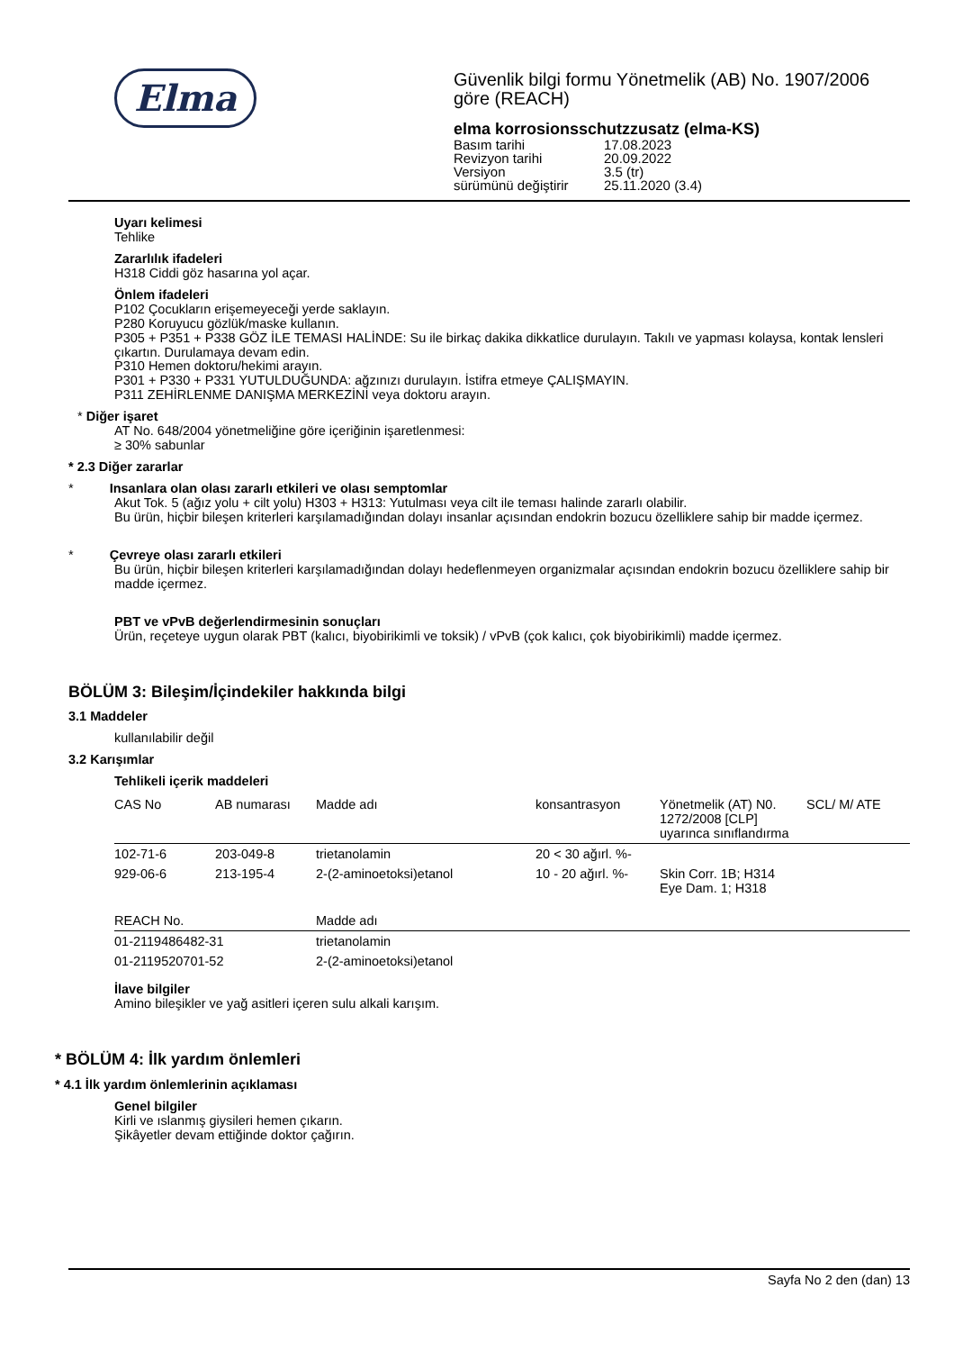Elma
Güvenlik bilgi formu Yönetmelik (AB) No. 1907/2006
göre (REACH)
elma korrosionsschutzzusatz (elma-KS)
| Basım tarihi | 17.08.2023 |
| Revizyon tarihi | 20.09.2022 |
| Versiyon | 3.5 (tr) |
| sürümünü değiştirir | 25.11.2020 (3.4) |
Uyarı kelimesi
Tehlike
Zararlılık ifadeleri
H318 Ciddi göz hasarına yol açar.
Önlem ifadeleri
P102 Çocukların erişemeyeceği yerde saklayın.
P280 Koruyucu gözlük/maske kullanın.
P305 + P351 + P338 GÖZ İLE TEMASI HALİNDE: Su ile birkaç dakika dikkatlice durulayın. Takılı ve yapması kolaysa, kontak lensleri çıkartın. Durulamaya devam edin.
P310 Hemen doktoru/hekimi arayın.
P301 + P330 + P331 YUTULDUĞUNDA: ağzınızı durulayın. İstifra etmeye ÇALIŞMAYIN.
P311 ZEHİRLENME DANIŞMA MERKEZİNİ veya doktoru arayın.
* Diğer işaret
AT No. 648/2004 yönetmeliğine göre içeriğinin işaretlenmesi:
≥ 30% sabunlar
* 2.3 Diğer zararlar
* Insanlara olan olası zararlı etkileri ve olası semptomlar
Akut Tok. 5 (ağız yolu + cilt yolu) H303 + H313: Yutulması veya cilt ile teması halinde zararlı olabilir.
Bu ürün, hiçbir bileşen kriterleri karşılamadığından dolayı insanlar açısından endokrin bozucu özelliklere sahip bir madde içermez.
* Çevreye olası zararlı etkileri
Bu ürün, hiçbir bileşen kriterleri karşılamadığından dolayı hedeflenmeyen organizmalar açısından endokrin bozucu özelliklere sahip bir madde içermez.
PBT ve vPvB değerlendirmesinin sonuçları
Ürün, reçeteye uygun olarak PBT (kalıcı, biyobirikimli ve toksik) / vPvB (çok kalıcı, çok biyobirikimli) madde içermez.
BÖLÜM 3: Bileşim/İçindekiler hakkında bilgi
3.1 Maddeler
kullanılabilir değil
3.2 Karışımlar
Tehlikeli içerik maddeleri
| CAS No | AB numarası | Madde adı | konsantrasyon | Yönetmelik (AT) N0. 1272/2008 [CLP] uyarınca sınıflandırma | SCL/ M/ ATE |
| --- | --- | --- | --- | --- | --- |
| 102-71-6 | 203-049-8 | trietanolamin | 20 < 30 ağırl. %- | | |
| 929-06-6 | 213-195-4 | 2-(2-aminoetoksi)etanol | 10 - 20 ağırl. %- | Skin Corr. 1B; H314 Eye Dam. 1; H318 | |
| REACH No. | Madde adı |
| --- | --- |
| 01-2119486482-31 | trietanolamin |
| 01-2119520701-52 | 2-(2-aminoetoksi)etanol |
İlave bilgiler
Amino bileşikler ve yağ asitleri içeren sulu alkali karışım.
* BÖLÜM 4: İlk yardım önlemleri
* 4.1 İlk yardım önlemlerinin açıklaması
Genel bilgiler
Kirli ve ıslanmış giysileri hemen çıkarın.
Şikâyetler devam ettiğinde doktor çağırın.
Sayfa No 2 den (dan) 13